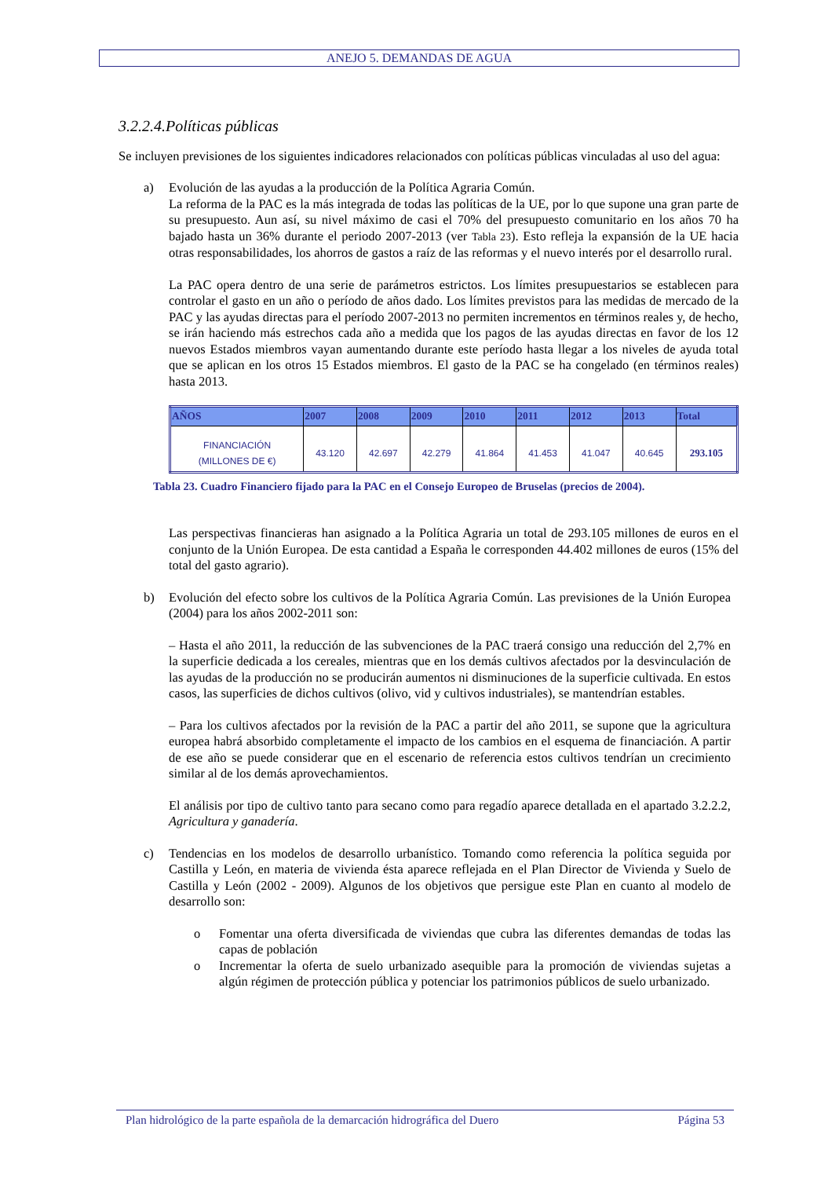ANEJO 5. DEMANDAS DE AGUA
3.2.2.4.Políticas públicas
Se incluyen previsiones de los siguientes indicadores relacionados con políticas públicas vinculadas al uso del agua:
a) Evolución de las ayudas a la producción de la Política Agraria Común.
La reforma de la PAC es la más integrada de todas las políticas de la UE, por lo que supone una gran parte de su presupuesto. Aun así, su nivel máximo de casi el 70% del presupuesto comunitario en los años 70 ha bajado hasta un 36% durante el periodo 2007-2013 (ver Tabla 23). Esto refleja la expansión de la UE hacia otras responsabilidades, los ahorros de gastos a raíz de las reformas y el nuevo interés por el desarrollo rural.
La PAC opera dentro de una serie de parámetros estrictos. Los límites presupuestarios se establecen para controlar el gasto en un año o período de años dado. Los límites previstos para las medidas de mercado de la PAC y las ayudas directas para el período 2007-2013 no permiten incrementos en términos reales y, de hecho, se irán haciendo más estrechos cada año a medida que los pagos de las ayudas directas en favor de los 12 nuevos Estados miembros vayan aumentando durante este período hasta llegar a los niveles de ayuda total que se aplican en los otros 15 Estados miembros. El gasto de la PAC se ha congelado (en términos reales) hasta 2013.
| AÑOS | 2007 | 2008 | 2009 | 2010 | 2011 | 2012 | 2013 | Total |
| --- | --- | --- | --- | --- | --- | --- | --- | --- |
| FINANCIACIÓN (MILLONES DE €) | 43.120 | 42.697 | 42.279 | 41.864 | 41.453 | 41.047 | 40.645 | 293.105 |
Tabla 23. Cuadro Financiero fijado para la PAC en el Consejo Europeo de Bruselas (precios de 2004).
Las perspectivas financieras han asignado a la Política Agraria un total de 293.105 millones de euros en el conjunto de la Unión Europea. De esta cantidad a España le corresponden 44.402 millones de euros (15% del total del gasto agrario).
b) Evolución del efecto sobre los cultivos de la Política Agraria Común. Las previsiones de la Unión Europea (2004) para los años 2002-2011 son:
– Hasta el año 2011, la reducción de las subvenciones de la PAC traerá consigo una reducción del 2,7% en la superficie dedicada a los cereales, mientras que en los demás cultivos afectados por la desvinculación de las ayudas de la producción no se producirán aumentos ni disminuciones de la superficie cultivada. En estos casos, las superficies de dichos cultivos (olivo, vid y cultivos industriales), se mantendrían estables.
– Para los cultivos afectados por la revisión de la PAC a partir del año 2011, se supone que la agricultura europea habrá absorbido completamente el impacto de los cambios en el esquema de financiación. A partir de ese año se puede considerar que en el escenario de referencia estos cultivos tendrían un crecimiento similar al de los demás aprovechamientos.
El análisis por tipo de cultivo tanto para secano como para regadío aparece detallada en el apartado 3.2.2.2, Agricultura y ganadería.
c) Tendencias en los modelos de desarrollo urbanístico. Tomando como referencia la política seguida por Castilla y León, en materia de vivienda ésta aparece reflejada en el Plan Director de Vivienda y Suelo de Castilla y León (2002 - 2009). Algunos de los objetivos que persigue este Plan en cuanto al modelo de desarrollo son:
o Fomentar una oferta diversificada de viviendas que cubra las diferentes demandas de todas las capas de población
o Incrementar la oferta de suelo urbanizado asequible para la promoción de viviendas sujetas a algún régimen de protección pública y potenciar los patrimonios públicos de suelo urbanizado.
Plan hidrológico de la parte española de la demarcación hidrográfica del Duero Página 53